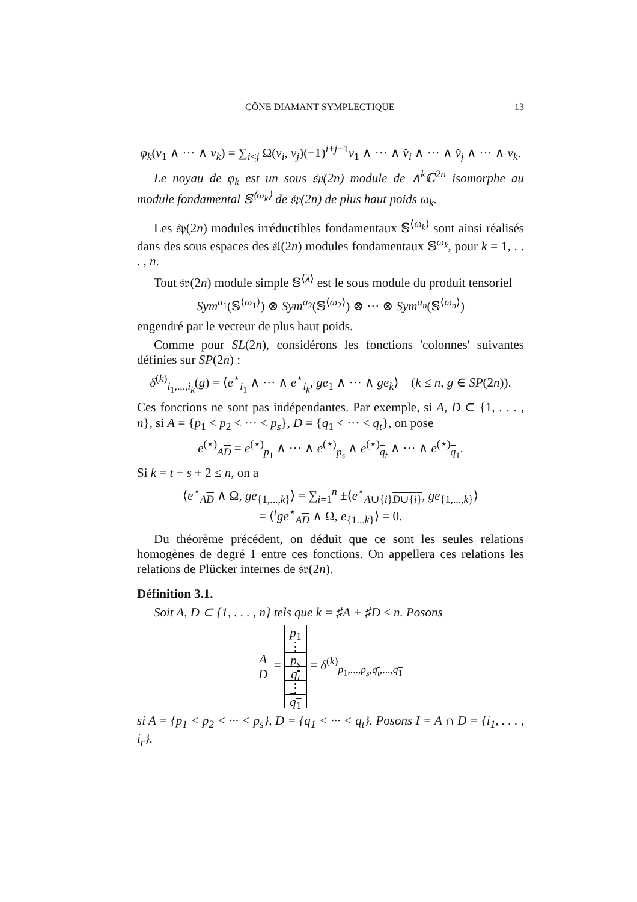CÔNE DIAMANT SYMPLECTIQUE 13
φ<sub>k</sub>(v<sub>1</sub> ∧ ··· ∧ v<sub>k</sub>) = ∑<sub>i<j</sub> Ω(v<sub>i</sub>, v<sub>j</sub>)(−1)<sup>i+j−1</sup>v<sub>1</sub> ∧ ··· ∧ v̂<sub>i</sub> ∧ ··· ∧ v̂<sub>j</sub> ∧ ··· ∧ v<sub>k</sub>.
Le noyau de φ<sub>k</sub> est un sous 𝔰𝔭(2n) module de ∧<sup>k</sup>ℂ<sup>2n</sup> isomorphe au module fondamental 𝕊<sup>⟨ω<sub>k</sub>⟩</sup> de 𝔰𝔭(2n) de plus haut poids ω<sub>k</sub>.
Les 𝔰𝔭(2n) modules irréductibles fondamentaux 𝕊<sup>⟨ω<sub>k</sub>⟩</sup> sont ainsi réalisés dans des sous espaces des 𝔰𝔩(2n) modules fondamentaux 𝕊<sup>ω<sub>k</sub></sup>, pour k = 1, . . . , n.
Tout 𝔰𝔭(2n) module simple 𝕊<sup>⟨λ⟩</sup> est le sous module du produit tensoriel
Sym<sup>a<sub>1</sub></sup>(𝕊<sup>⟨ω<sub>1</sub>⟩</sup>) ⊗ Sym<sup>a<sub>2</sub></sup>(𝕊<sup>⟨ω<sub>2</sub>⟩</sup>) ⊗ ··· ⊗ Sym<sup>a<sub>n</sub></sup>(𝕊<sup>⟨ω<sub>n</sub>⟩</sup>)
engendré par le vecteur de plus haut poids.
Comme pour SL(2n), considérons les fonctions 'colonnes' suivantes définies sur SP(2n) :
δ<sup>(k)</sup><sub>i<sub>1</sub>,...,i<sub>k</sub></sub>(g) = ⟨e<sup>⋆</sup><sub>i<sub>1</sub></sub> ∧ ··· ∧ e<sup>⋆</sup><sub>i<sub>k</sub></sub>, ge<sub>1</sub> ∧ ··· ∧ ge<sub>k</sub>⟩ (k ≤ n, g ∈ SP(2n)).
Ces fonctions ne sont pas indépendantes. Par exemple, si A, D ⊂ {1, . . . , n}, si A = {p<sub>1</sub> < p<sub>2</sub> < ··· < p<sub>s</sub>}, D = {q<sub>1</sub> < ··· < q<sub>t</sub>}, on pose
e<sup>(⋆)</sup><sub>AD</sub> = e<sup>(⋆)</sup><sub>p<sub>1</sub></sub> ∧ ··· ∧ e<sup>(⋆)</sup><sub>p<sub>s</sub></sub> ∧ e<sup>(⋆)</sup><sub>q<sub>t</sub></sub> ∧ ··· ∧ e<sup>(⋆)</sup><sub>q<sub>1</sub></sub>.
Si k = t + s + 2 ≤ n, on a
⟨e<sup>⋆</sup><sub>AD</sub> ∧ Ω, ge<sub>{1,...,k}</sub>⟩ = ∑<sub>i=1</sub><sup>n</sup> ±⟨e<sup>⋆</sup><sub>A∪{i}D∪{i}</sub>, ge<sub>{1,...,k}</sub>⟩
= ⟨<sup>t</sup>ge<sup>⋆</sup><sub>AD</sub> ∧ Ω, e<sub>{1...k}</sub>⟩ = 0.
Du théorème précédent, on déduit que ce sont les seules relations homogènes de degré 1 entre ces fonctions. On appellera ces relations les relations de Plücker internes de 𝔰𝔭(2n).
Définition 3.1.
Soit A, D ⊂ {1, . . . , n} tels que k = ♯A + ♯D ≤ n. Posons
A
D =
p<sub>1</sub>
⋮
p<sub>s</sub>
q<sub>t</sub>
⋮
q<sub>1</sub>
= δ<sup>(k)</sup><sub>p<sub>1</sub>,...,p<sub>s</sub>,q<sub>t</sub>,...,q<sub>1</sub></sub>
si A = {p<sub>1</sub> < p<sub>2</sub> < ··· < p<sub>s</sub>}, D = {q<sub>1</sub> < ··· < q<sub>t</sub>}. Posons I = A ∩ D = {i<sub>1</sub>, . . . , i<sub>r</sub>}.